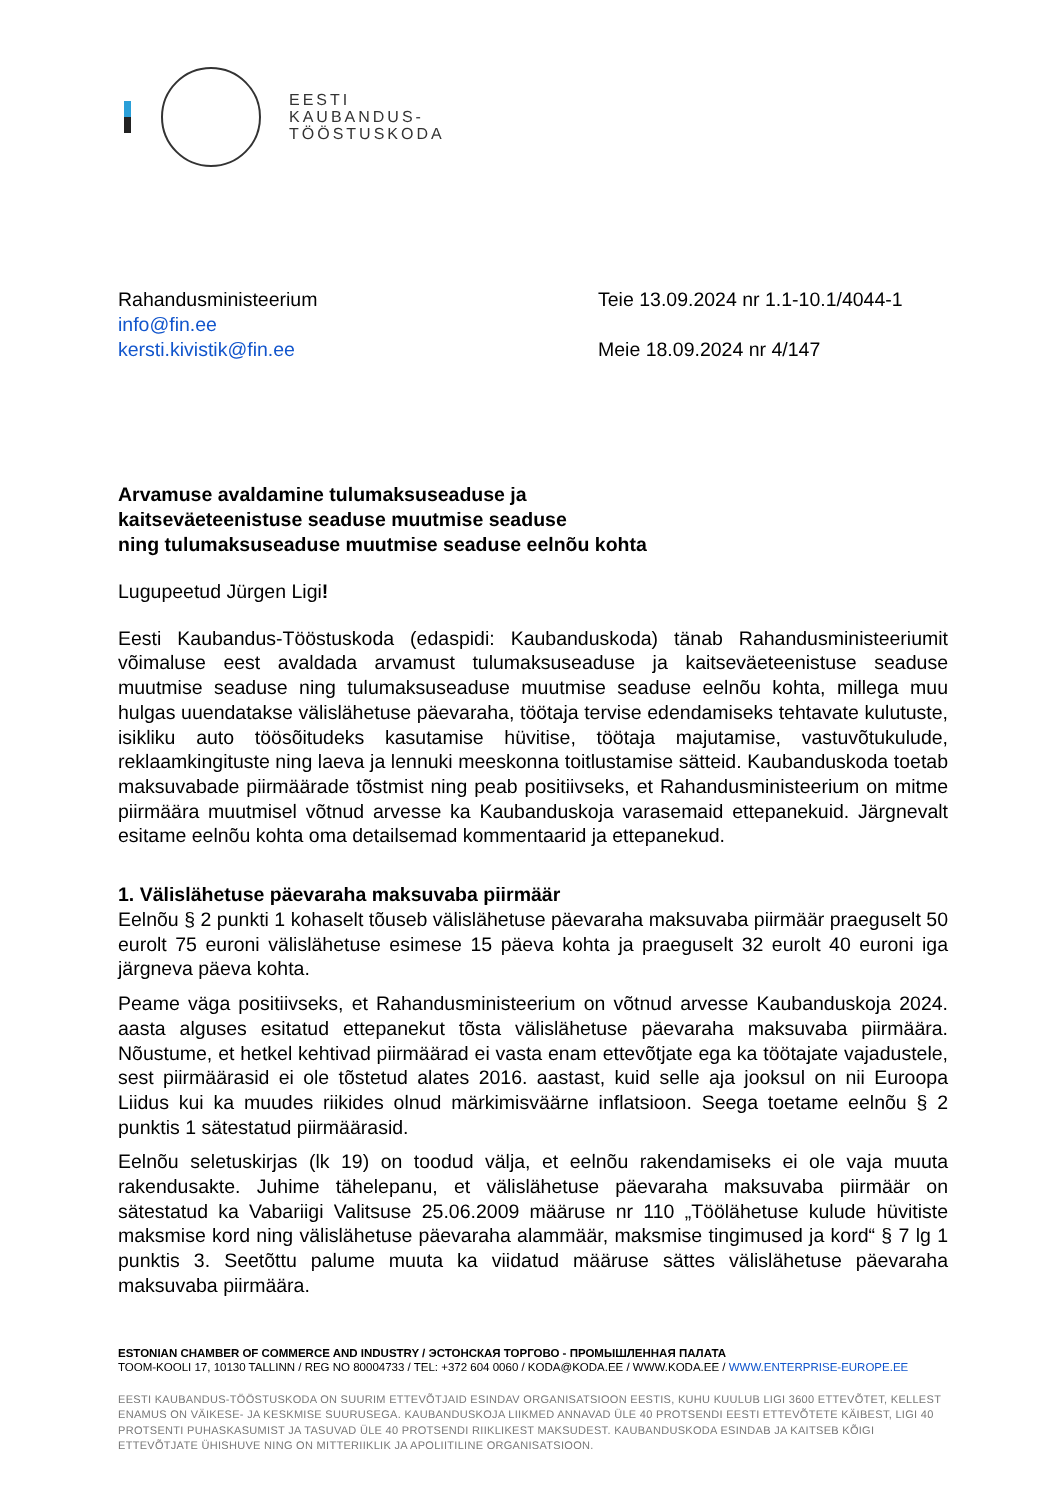EESTI
KAUBANDUS-
TÖÖSTUSKODA
Rahandusministeerium
info@fin.ee
kersti.kivistik@fin.ee
Teie 13.09.2024 nr 1.1-10.1/4044-1
Meie 18.09.2024 nr 4/147
Arvamuse avaldamine tulumaksuseaduse ja
kaitseväeteenistuse seaduse muutmise seaduse
ning tulumaksuseaduse muutmise seaduse eelnõu kohta
Lugupeetud Jürgen Ligi!
Eesti Kaubandus-Tööstuskoda (edaspidi: Kaubanduskoda) tänab Rahandusministeeriumit võimaluse eest avaldada arvamust tulumaksuseaduse ja kaitseväeteenistuse seaduse muutmise seaduse ning tulumaksuseaduse muutmise seaduse eelnõu kohta, millega muu hulgas uuendatakse välislähetuse päevaraha, töötaja tervise edendamiseks tehtavate kulutuste, isikliku auto töösõitudeks kasutamise hüvitise, töötaja majutamise, vastuvõtukulude, reklaamkingituste ning laeva ja lennuki meeskonna toitlustamise sätteid. Kaubanduskoda toetab maksuvabade piirmäärade tõstmist ning peab positiivseks, et Rahandusministeerium on mitme piirmäära muutmisel võtnud arvesse ka Kaubanduskoja varasemaid ettepanekuid. Järgnevalt esitame eelnõu kohta oma detailsemad kommentaarid ja ettepanekud.
1. Välislähetuse päevaraha maksuvaba piirmäär
Eelnõu § 2 punkti 1 kohaselt tõuseb välislähetuse päevaraha maksuvaba piirmäär praeguselt 50 eurolt 75 euroni välislähetuse esimese 15 päeva kohta ja praeguselt 32 eurolt 40 euroni iga järgneva päeva kohta.
Peame väga positiivseks, et Rahandusministeerium on võtnud arvesse Kaubanduskoja 2024. aasta alguses esitatud ettepanekut tõsta välislähetuse päevaraha maksuvaba piirmäära. Nõustume, et hetkel kehtivad piirmäärad ei vasta enam ettevõtjate ega ka töötajate vajadustele, sest piirmäärasid ei ole tõstetud alates 2016. aastast, kuid selle aja jooksul on nii Euroopa Liidus kui ka muudes riikides olnud märkimisväärne inflatsioon. Seega toetame eelnõu § 2 punktis 1 sätestatud piirmäärasid.
Eelnõu seletuskirjas (lk 19) on toodud välja, et eelnõu rakendamiseks ei ole vaja muuta rakendusakte. Juhime tähelepanu, et välislähetuse päevaraha maksuvaba piirmäär on sätestatud ka Vabariigi Valitsuse 25.06.2009 määruse nr 110 „Töölähetuse kulude hüvitiste maksmise kord ning välislähetuse päevaraha alammäär, maksmise tingimused ja kord“ § 7 lg 1 punktis 3. Seetõttu palume muuta ka viidatud määruse sättes välislähetuse päevaraha maksuvaba piirmäära.
ESTONIAN CHAMBER OF COMMERCE AND INDUSTRY / ЭСТОНСКАЯ ТОРГОВО - ПРОМЫШЛЕННАЯ ПАЛАТА
TOOM-KOOLI 17, 10130 TALLINN / REG NO 80004733 / TEL: +372 604 0060 / KODA@KODA.EE / WWW.KODA.EE / WWW.ENTERPRISE-EUROPE.EE
EESTI KAUBANDUS-TÖÖSTUSKODA ON SUURIM ETTEVÕTJAID ESINDAV ORGANISATSIOON EESTIS, KUHU KUULUB LIGI 3600 ETTEVÕTET, KELLEST ENAMUS ON VÄIKESE- JA KESKMISE SUURUSEGA. KAUBANDUSKOJA LIIKMED ANNAVAD ÜLE 40 PROTSENDI EESTI ETTEVÕTETE KÄIBEST, LIGI 40 PROTSENTI PUHASKASUMIST JA TASUVAD ÜLE 40 PROTSENDI RIIKLIKEST MAKSUDEST. KAUBANDUSKODA ESINDAB JA KAITSEB KÕIGI ETTEVÕTJATE ÜHISHUVE NING ON MITTERIIKLIK JA APOLIITILINE ORGANISATSIOON.